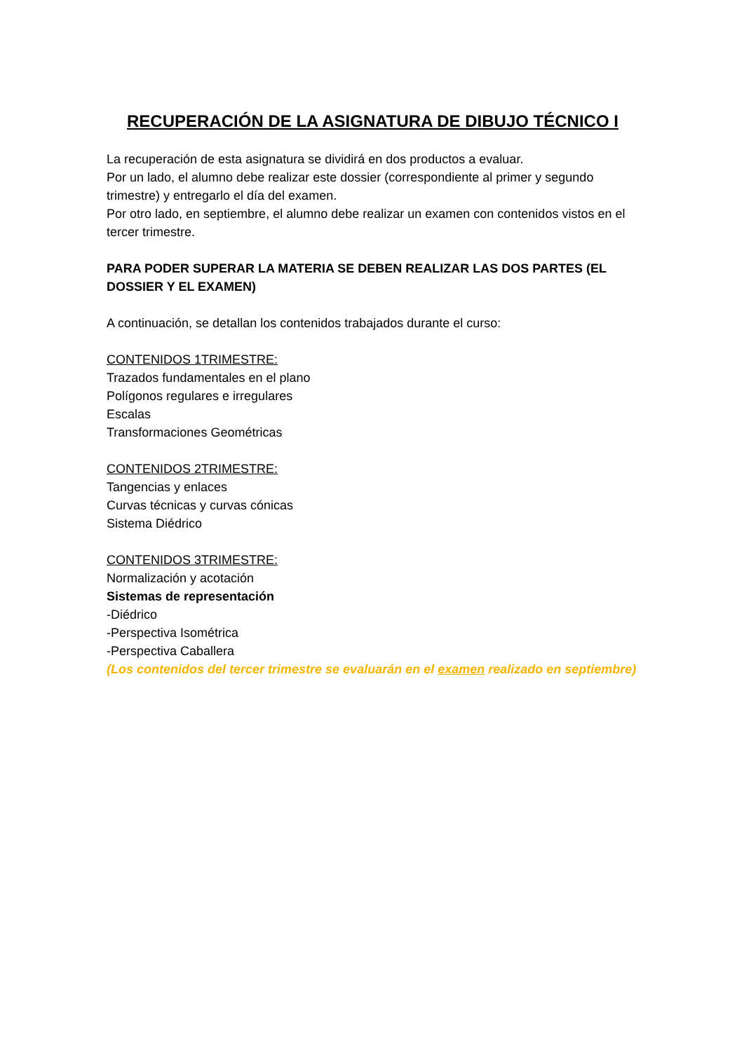RECUPERACIÓN DE LA ASIGNATURA DE DIBUJO TÉCNICO I
La recuperación de esta asignatura se dividirá en dos productos a evaluar.
Por un lado, el alumno debe realizar este dossier (correspondiente al primer y segundo trimestre) y entregarlo el día del examen.
Por otro lado, en septiembre, el alumno debe realizar un examen con contenidos vistos en el tercer trimestre.
PARA PODER SUPERAR LA MATERIA SE DEBEN REALIZAR LAS DOS PARTES (EL DOSSIER Y EL EXAMEN)
A continuación, se detallan los contenidos trabajados durante el curso:
CONTENIDOS 1TRIMESTRE:
Trazados fundamentales en el plano
Polígonos regulares e irregulares
Escalas
Transformaciones Geométricas
CONTENIDOS 2TRIMESTRE:
Tangencias y enlaces
Curvas técnicas y curvas cónicas
Sistema Diédrico
CONTENIDOS 3TRIMESTRE:
Normalización y acotación
Sistemas de representación
-Diédrico
-Perspectiva Isométrica
-Perspectiva Caballera
(Los contenidos del tercer trimestre se evaluarán en el examen realizado en septiembre)